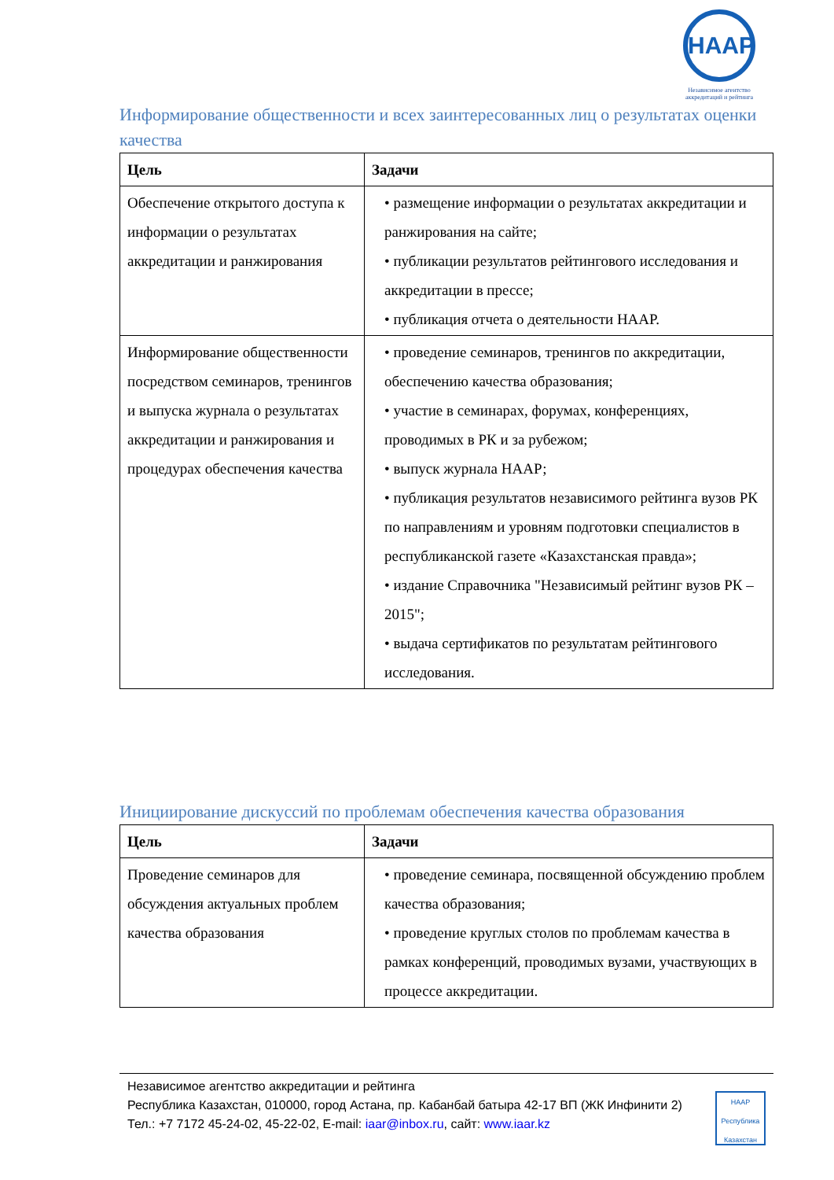НААР
Независимое агентство аккредитаций и рейтинга
Информирование общественности и всех заинтересованных лиц о результатах оценки качества
| Цель | Задачи |
| --- | --- |
| Обеспечение открытого доступа к информации о результатах аккредитации и ранжирования | • размещение информации о результатах аккредитации и ранжирования на сайте; • публикации результатов рейтингового исследования и аккредитации в прессе; • публикация отчета о деятельности НААР. |
| Информирование общественности посредством семинаров, тренингов и выпуска журнала о результатах аккредитации и ранжирования и процедурах обеспечения качества | • проведение семинаров, тренингов по аккредитации, обеспечению качества образования; • участие в семинарах, форумах, конференциях, проводимых в РК и за рубежом; • выпуск журнала НААР; • публикация результатов независимого рейтинга вузов РК по направлениям и уровням подготовки специалистов в республиканской газете «Казахстанская правда»; • издание Справочника "Независимый рейтинг вузов РК – 2015"; • выдача сертификатов по результатам рейтингового исследования. |
Инициирование дискуссий по проблемам обеспечения качества образования
| Цель | Задачи |
| --- | --- |
| Проведение семинаров для обсуждения актуальных проблем качества образования | • проведение семинара, посвященной обсуждению проблем качества образования; • проведение круглых столов по проблемам качества в рамках конференций, проводимых вузами, участвующих в процессе аккредитации. |
Независимое агентство аккредитации и рейтинга
Республика Казахстан, 010000, город Астана, пр. Кабанбай батыра 42-17 ВП (ЖК Инфинити 2)
Тел.: +7 7172 45-24-02, 45-22-02, E-mail: iaar@inbox.ru, сайт: www.iaar.kz
НААР
Республика Казахстан